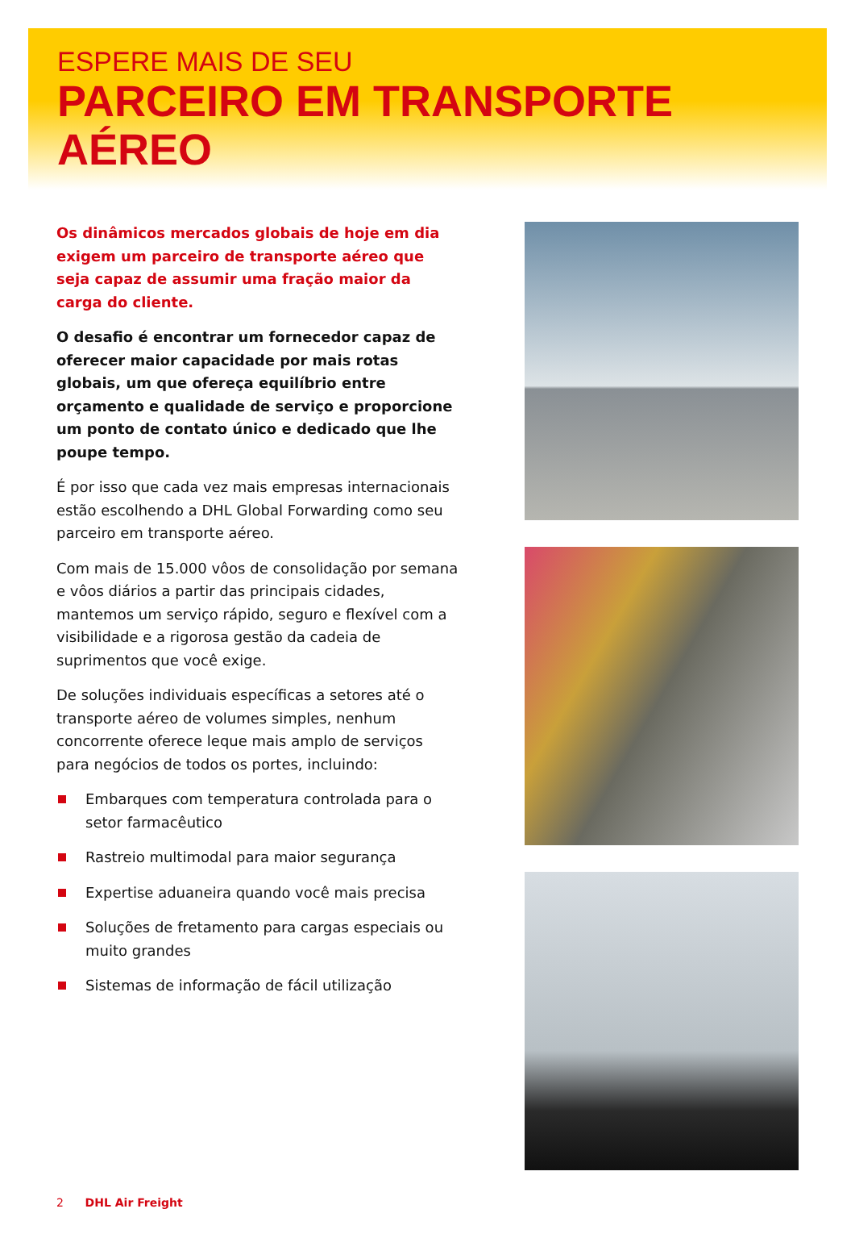ESPERE MAIS DE SEU
PARCEIRO EM TRANSPORTE AÉREO
Os dinâmicos mercados globais de hoje em dia exigem um parceiro de transporte aéreo que seja capaz de assumir uma fração maior da carga do cliente.
O desafio é encontrar um fornecedor capaz de oferecer maior capacidade por mais rotas globais, um que ofereça equilíbrio entre orçamento e qualidade de serviço e proporcione um ponto de contato único e dedicado que lhe poupe tempo.
É por isso que cada vez mais empresas internacionais estão escolhendo a DHL Global Forwarding como seu parceiro em transporte aéreo.
Com mais de 15.000 vôos de consolidação por semana e vôos diários a partir das principais cidades, mantemos um serviço rápido, seguro e flexível com a visibilidade e a rigorosa gestão da cadeia de suprimentos que você exige.
De soluções individuais específicas a setores até o transporte aéreo de volumes simples, nenhum concorrente oferece leque mais amplo de serviços para negócios de todos os portes, incluindo:
Embarques com temperatura controlada para o setor farmacêutico
Rastreio multimodal para maior segurança
Expertise aduaneira quando você mais precisa
Soluções de fretamento para cargas especiais ou muito grandes
Sistemas de informação de fácil utilização
2 DHL Air Freight